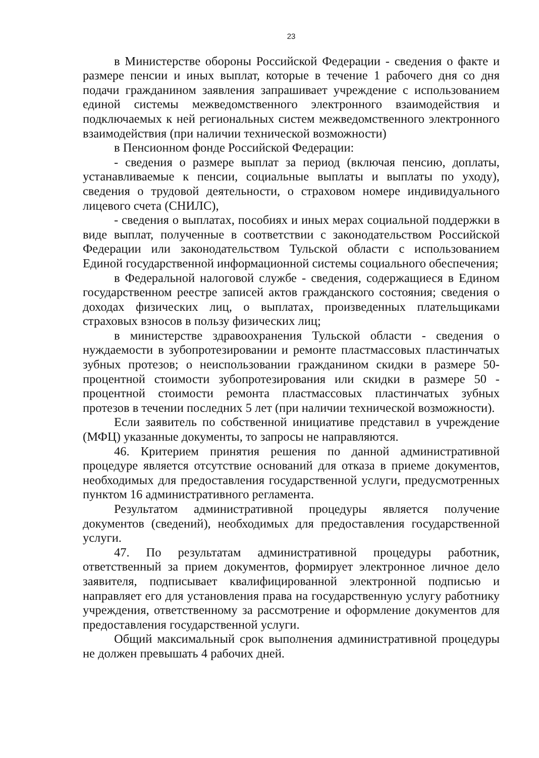23
в Министерстве обороны Российской Федерации - сведения о факте и размере пенсии и иных выплат, которые в течение 1 рабочего дня со дня подачи гражданином заявления запрашивает учреждение с использованием единой системы межведомственного электронного взаимодействия и подключаемых к ней региональных систем межведомственного электронного взаимодействия (при наличии технической возможности)
в Пенсионном фонде Российской Федерации:
- сведения о размере выплат за период (включая пенсию, доплаты, устанавливаемые к пенсии, социальные выплаты и выплаты по уходу), сведения о трудовой деятельности, о страховом номере индивидуального лицевого счета (СНИЛС),
- сведения о выплатах, пособиях и иных мерах социальной поддержки в виде выплат, полученные в соответствии с законодательством Российской Федерации или законодательством Тульской области с использованием Единой государственной информационной системы социального обеспечения;
в Федеральной налоговой службе - сведения, содержащиеся в Едином государственном реестре записей актов гражданского состояния; сведения о доходах физических лиц, о выплатах, произведенных плательщиками страховых взносов в пользу физических лиц;
в министерстве здравоохранения Тульской области - сведения о нуждаемости в зубопротезировании и ремонте пластмассовых пластинчатых зубных протезов; о неиспользовании гражданином скидки в размере 50-процентной стоимости зубопротезирования или скидки в размере 50 - процентной стоимости ремонта пластмассовых пластинчатых зубных протезов в течении последних 5 лет (при наличии технической возможности).
Если заявитель по собственной инициативе представил в учреждение (МФЦ) указанные документы, то запросы не направляются.
46. Критерием принятия решения по данной административной процедуре является отсутствие оснований для отказа в приеме документов, необходимых для предоставления государственной услуги, предусмотренных пунктом 16 административного регламента.
Результатом административной процедуры является получение документов (сведений), необходимых для предоставления государственной услуги.
47. По результатам административной процедуры работник, ответственный за прием документов, формирует электронное личное дело заявителя, подписывает квалифицированной электронной подписью и направляет его для установления права на государственную услугу работнику учреждения, ответственному за рассмотрение и оформление документов для предоставления государственной услуги.
Общий максимальный срок выполнения административной процедуры не должен превышать 4 рабочих дней.